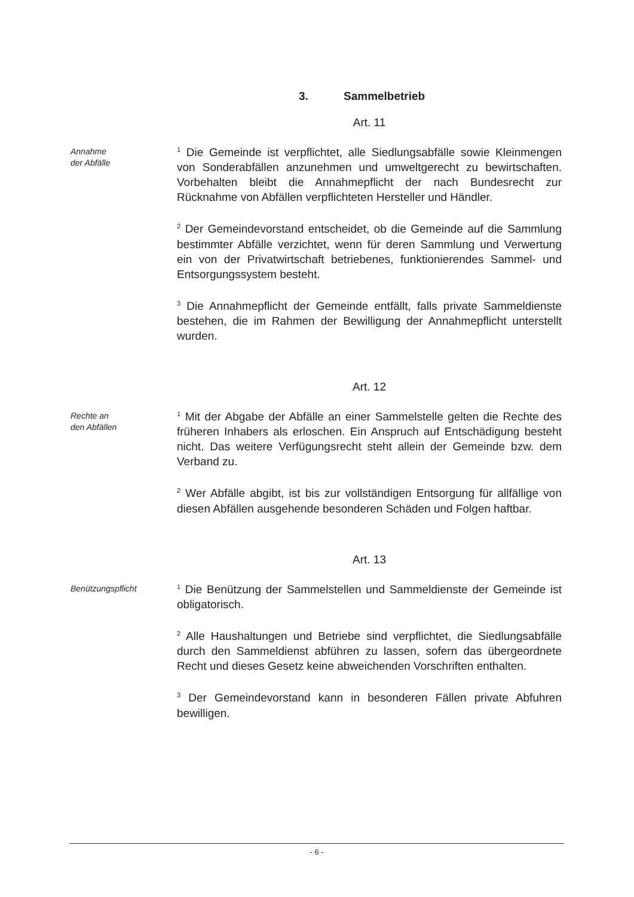3. Sammelbetrieb
Art. 11
Annahme
der Abfälle
<sup>1</sup> Die Gemeinde ist verpflichtet, alle Siedlungsabfälle sowie Kleinmengen von Sonderabfällen anzunehmen und umweltgerecht zu bewirtschaften. Vorbehalten bleibt die Annahmepflicht der nach Bundesrecht zur Rücknahme von Abfällen verpflichteten Hersteller und Händler.
<sup>2</sup> Der Gemeindevorstand entscheidet, ob die Gemeinde auf die Sammlung bestimmter Abfälle verzichtet, wenn für deren Sammlung und Verwertung ein von der Privatwirtschaft betriebenes, funktionierendes Sammel- und Entsorgungssystem besteht.
<sup>3</sup> Die Annahmepflicht der Gemeinde entfällt, falls private Sammeldienste bestehen, die im Rahmen der Bewilligung der Annahmepflicht unterstellt wurden.
Art. 12
Rechte an
den Abfällen
<sup>1</sup> Mit der Abgabe der Abfälle an einer Sammelstelle gelten die Rechte des früheren Inhabers als erloschen. Ein Anspruch auf Entschädigung besteht nicht. Das weitere Verfügungsrecht steht allein der Gemeinde bzw. dem Verband zu.
<sup>2</sup> Wer Abfälle abgibt, ist bis zur vollständigen Entsorgung für allfällige von diesen Abfällen ausgehende besonderen Schäden und Folgen haftbar.
Art. 13
Benützungspflicht
<sup>1</sup> Die Benützung der Sammelstellen und Sammeldienste der Gemeinde ist obligatorisch.
<sup>2</sup> Alle Haushaltungen und Betriebe sind verpflichtet, die Siedlungsabfälle durch den Sammeldienst abführen zu lassen, sofern das übergeordnete Recht und dieses Gesetz keine abweichenden Vorschriften enthalten.
<sup>3</sup> Der Gemeindevorstand kann in besonderen Fällen private Abfuhren bewilligen.
- 6 -